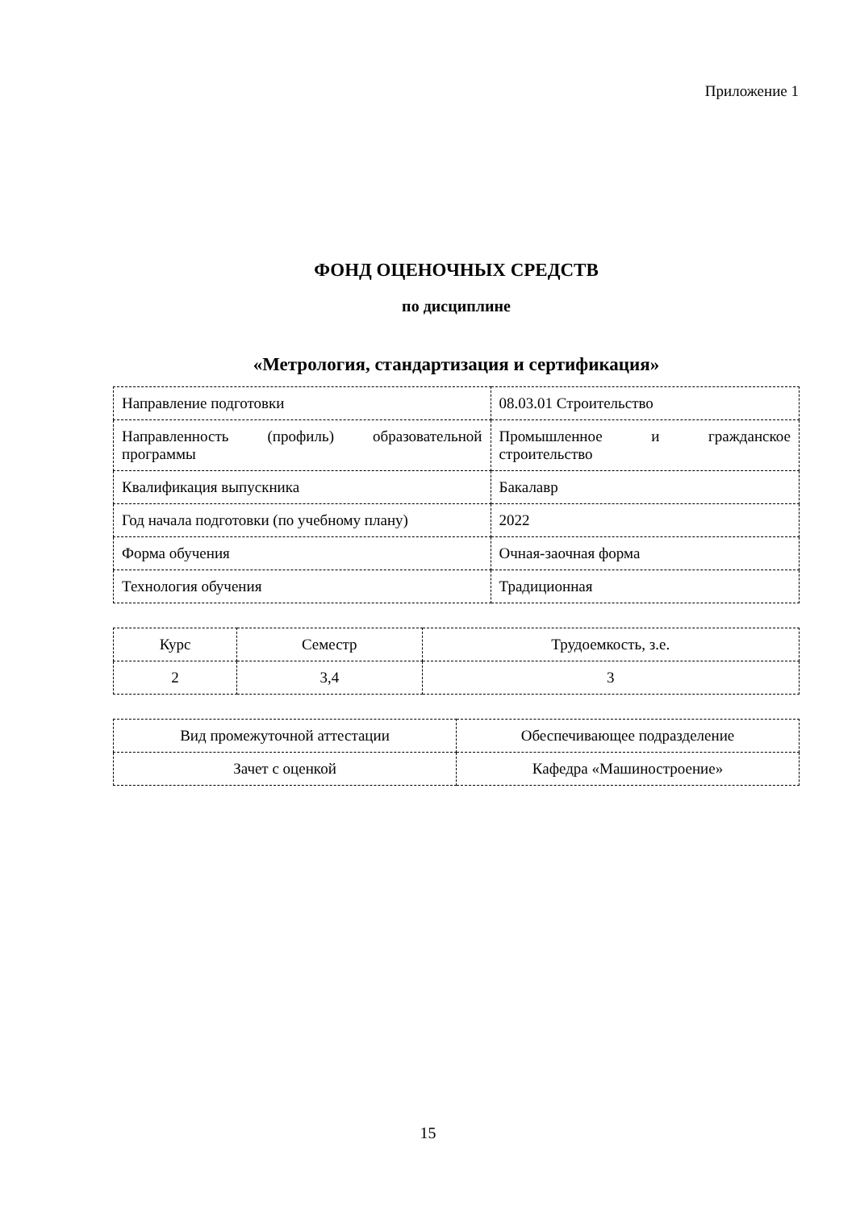Приложение 1
ФОНД ОЦЕНОЧНЫХ СРЕДСТВ
по дисциплине
«Метрология, стандартизация и сертификация»
| Направление подготовки | 08.03.01 Строительство |
| Направленность (профиль) образовательной программы | Промышленное и гражданское строительство |
| Квалификация выпускника | Бакалавр |
| Год начала подготовки (по учебному плану) | 2022 |
| Форма обучения | Очная-заочная форма |
| Технология обучения | Традиционная |
| Курс | Семестр | Трудоемкость, з.е. |
| 2 | 3,4 | 3 |
| Вид промежуточной аттестации | Обеспечивающее подразделение |
| Зачет с оценкой | Кафедра «Машиностроение» |
15